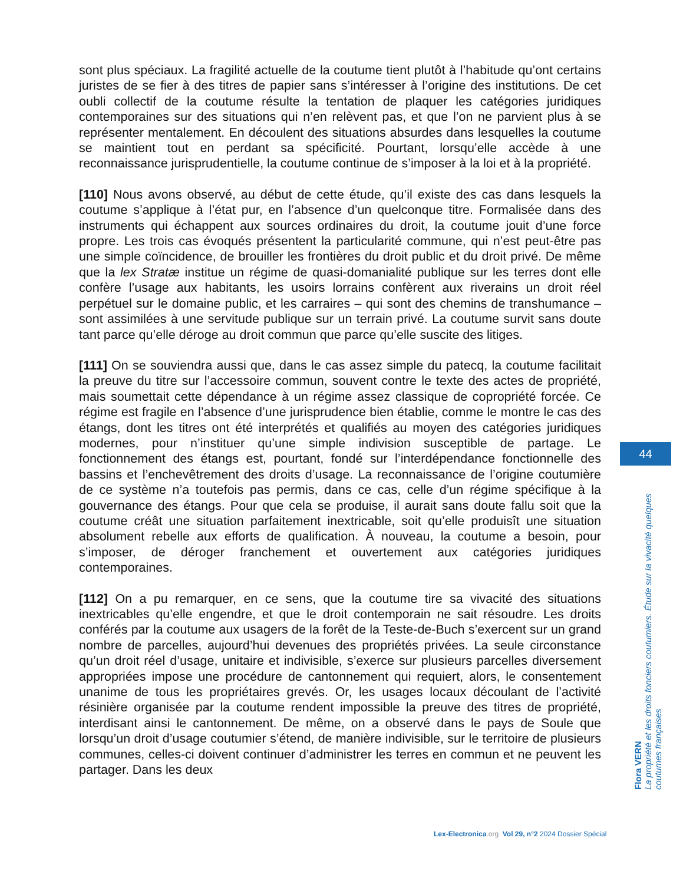sont plus spéciaux. La fragilité actuelle de la coutume tient plutôt à l’habitude qu’ont certains juristes de se fier à des titres de papier sans s’intéresser à l’origine des institutions. De cet oubli collectif de la coutume résulte la tentation de plaquer les catégories juridiques contemporaines sur des situations qui n’en relèvent pas, et que l’on ne parvient plus à se représenter mentalement. En découlent des situations absurdes dans lesquelles la coutume se maintient tout en perdant sa spécificité. Pourtant, lorsqu’elle accède à une reconnaissance jurisprudentielle, la coutume continue de s’imposer à la loi et à la propriété.
[110] Nous avons observé, au début de cette étude, qu’il existe des cas dans lesquels la coutume s’applique à l’état pur, en l’absence d’un quelconque titre. Formalisée dans des instruments qui échappent aux sources ordinaires du droit, la coutume jouit d’une force propre. Les trois cas évoqués présentent la particularité commune, qui n’est peut-être pas une simple coïncidence, de brouiller les frontières du droit public et du droit privé. De même que la lex Stratæ institue un régime de quasi-domanialité publique sur les terres dont elle confère l’usage aux habitants, les usoirs lorrains confèrent aux riverains un droit réel perpétuel sur le domaine public, et les carraires – qui sont des chemins de transhumance – sont assimilées à une servitude publique sur un terrain privé. La coutume survit sans doute tant parce qu’elle déroge au droit commun que parce qu’elle suscite des litiges.
[111] On se souviendra aussi que, dans le cas assez simple du patecq, la coutume facilitait la preuve du titre sur l’accessoire commun, souvent contre le texte des actes de propriété, mais soumettait cette dépendance à un régime assez classique de copropriété forcée. Ce régime est fragile en l’absence d’une jurisprudence bien établie, comme le montre le cas des étangs, dont les titres ont été interprétés et qualifiés au moyen des catégories juridiques modernes, pour n’instituer qu’une simple indivision susceptible de partage. Le fonctionnement des étangs est, pourtant, fondé sur l’interdépendance fonctionnelle des bassins et l’enchevêtrement des droits d’usage. La reconnaissance de l’origine coutumière de ce système n’a toutefois pas permis, dans ce cas, celle d’un régime spécifique à la gouvernance des étangs. Pour que cela se produise, il aurait sans doute fallu soit que la coutume créât une situation parfaitement inextricable, soit qu’elle produisît une situation absolument rebelle aux efforts de qualification. À nouveau, la coutume a besoin, pour s’imposer, de déroger franchement et ouvertement aux catégories juridiques contemporaines.
[112] On a pu remarquer, en ce sens, que la coutume tire sa vivacité des situations inextricables qu’elle engendre, et que le droit contemporain ne sait résoudre. Les droits conférés par la coutume aux usagers de la forêt de la Teste-de-Buch s’exercent sur un grand nombre de parcelles, aujourd’hui devenues des propriétés privées. La seule circonstance qu’un droit réel d’usage, unitaire et indivisible, s’exerce sur plusieurs parcelles diversement appropriées impose une procédure de cantonnement qui requiert, alors, le consentement unanime de tous les propriétaires grevés. Or, les usages locaux découlant de l’activité résinière organisée par la coutume rendent impossible la preuve des titres de propriété, interdisant ainsi le cantonnement. De même, on a observé dans le pays de Soule que lorsqu’un droit d’usage coutumier s’étend, de manière indivisible, sur le territoire de plusieurs communes, celles-ci doivent continuer d’administrer les terres en commun et ne peuvent les partager. Dans les deux
44
Flora VERN
La propriété et les droits fonciers coutumiers. Étude sur la vivacité quelques coutumes françaises
Lex-Electronica.org Vol 29, n°2 2024 Dossier Spécial